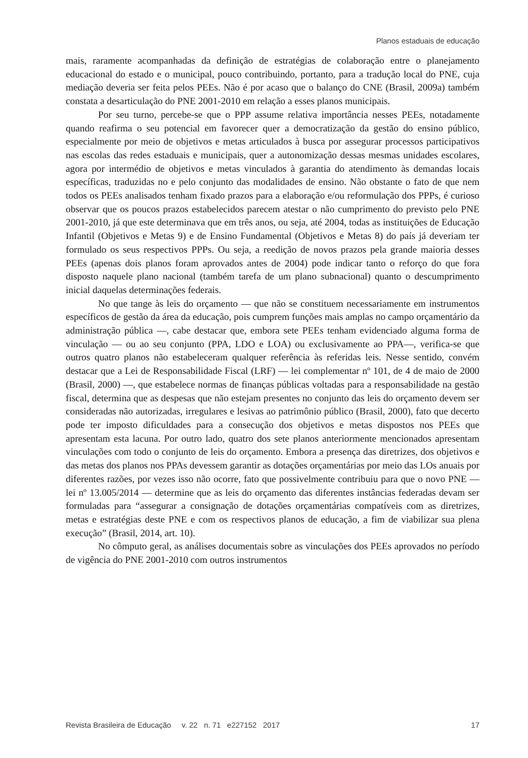Planos estaduais de educação
mais, raramente acompanhadas da definição de estratégias de colaboração entre o planejamento educacional do estado e o municipal, pouco contribuindo, portanto, para a tradução local do PNE, cuja mediação deveria ser feita pelos PEEs. Não é por acaso que o balanço do CNE (Brasil, 2009a) também constata a desarticulação do PNE 2001-2010 em relação a esses planos municipais.
Por seu turno, percebe-se que o PPP assume relativa importância nesses PEEs, notadamente quando reafirma o seu potencial em favorecer quer a democratização da gestão do ensino público, especialmente por meio de objetivos e metas articulados à busca por assegurar processos participativos nas escolas das redes estaduais e municipais, quer a autonomização dessas mesmas unidades escolares, agora por intermédio de objetivos e metas vinculados à garantia do atendimento às demandas locais específicas, traduzidas no e pelo conjunto das modalidades de ensino. Não obstante o fato de que nem todos os PEEs analisados tenham fixado prazos para a elaboração e/ou reformulação dos PPPs, é curioso observar que os poucos prazos estabelecidos parecem atestar o não cumprimento do previsto pelo PNE 2001-2010, já que este determinava que em três anos, ou seja, até 2004, todas as instituições de Educação Infantil (Objetivos e Metas 9) e de Ensino Fundamental (Objetivos e Metas 8) do país já deveriam ter formulado os seus respectivos PPPs. Ou seja, a reedição de novos prazos pela grande maioria desses PEEs (apenas dois planos foram aprovados antes de 2004) pode indicar tanto o reforço do que fora disposto naquele plano nacional (também tarefa de um plano subnacional) quanto o descumprimento inicial daquelas determinações federais.
No que tange às leis do orçamento — que não se constituem necessariamente em instrumentos específicos de gestão da área da educação, pois cumprem funções mais amplas no campo orçamentário da administração pública —, cabe destacar que, embora sete PEEs tenham evidenciado alguma forma de vinculação — ou ao seu conjunto (PPA, LDO e LOA) ou exclusivamente ao PPA—, verifica-se que outros quatro planos não estabeleceram qualquer referência às referidas leis. Nesse sentido, convém destacar que a Lei de Responsabilidade Fiscal (LRF) — lei complementar nº 101, de 4 de maio de 2000 (Brasil, 2000) —, que estabelece normas de finanças públicas voltadas para a responsabilidade na gestão fiscal, determina que as despesas que não estejam presentes no conjunto das leis do orçamento devem ser consideradas não autorizadas, irregulares e lesivas ao patrimônio público (Brasil, 2000), fato que decerto pode ter imposto dificuldades para a consecução dos objetivos e metas dispostos nos PEEs que apresentam esta lacuna. Por outro lado, quatro dos sete planos anteriormente mencionados apresentam vinculações com todo o conjunto de leis do orçamento. Embora a presença das diretrizes, dos objetivos e das metas dos planos nos PPAs devessem garantir as dotações orçamentárias por meio das LOs anuais por diferentes razões, por vezes isso não ocorre, fato que possivelmente contribuiu para que o novo PNE — lei nº 13.005/2014 — determine que as leis do orçamento das diferentes instâncias federadas devam ser formuladas para “assegurar a consignação de dotações orçamentárias compatíveis com as diretrizes, metas e estratégias deste PNE e com os respectivos planos de educação, a fim de viabilizar sua plena execução” (Brasil, 2014, art. 10).
No cômputo geral, as análises documentais sobre as vinculações dos PEEs aprovados no período de vigência do PNE 2001-2010 com outros instrumentos
Revista Brasileira de Educação v. 22 n. 71 e227152 2017 17